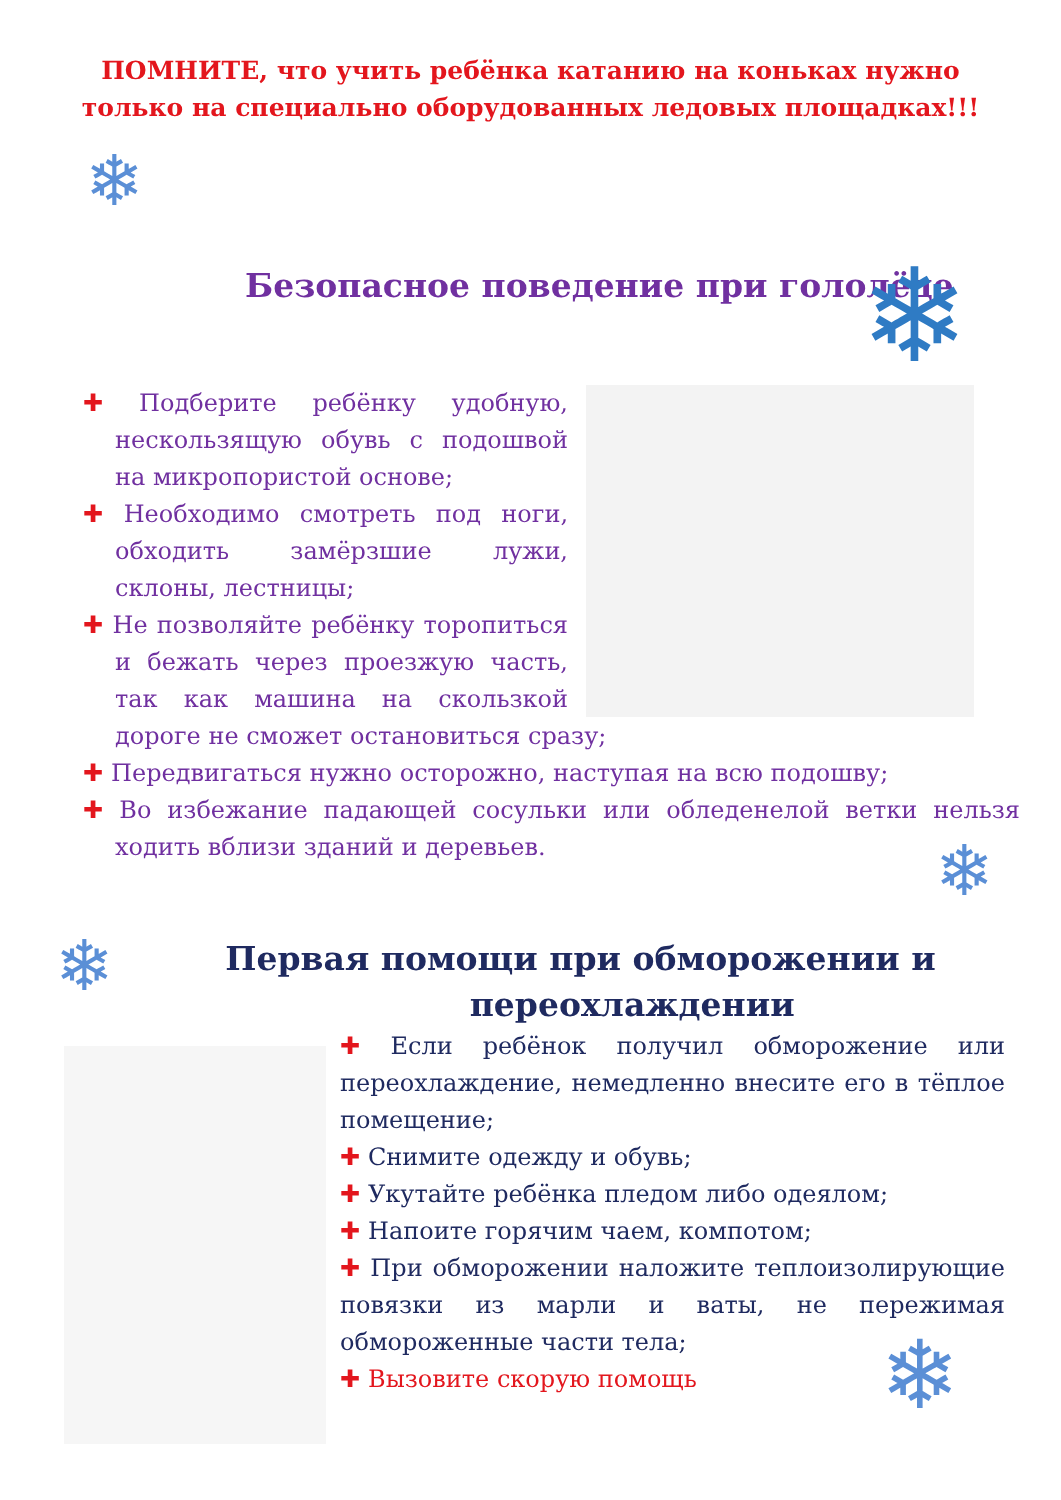❄
❄
❄
❄
❄
ПОМНИТЕ, что учить ребёнка катанию на коньках нужно
только на специально оборудованных ледовых площадках!!!
Безопасное поведение при гололёде
✚ Подберите ребёнку удобную, нескользящую обувь с подошвой на микропористой основе;
✚ Необходимо смотреть под ноги, обходить замёрзшие лужи, склоны, лестницы;
✚ Не позволяйте ребёнку торопиться и бежать через проезжую часть, так как машина на скользкой дороге не сможет остановиться сразу;
✚ Передвигаться нужно осторожно, наступая на всю подошву;
✚ Во избежание падающей сосульки или обледенелой ветки нельзя ходить вблизи зданий и деревьев.
Первая помощи при обморожении и
переохлаждении
✚ Если ребёнок получил обморожение или переохлаждение, немедленно внесите его в тёплое помещение;
✚ Снимите одежду и обувь;
✚ Укутайте ребёнка пледом либо одеялом;
✚ Напоите горячим чаем, компотом;
✚ При обморожении наложите теплоизолирующие повязки из марли и ваты, не пережимая обмороженные части тела;
✚ Вызовите скорую помощь